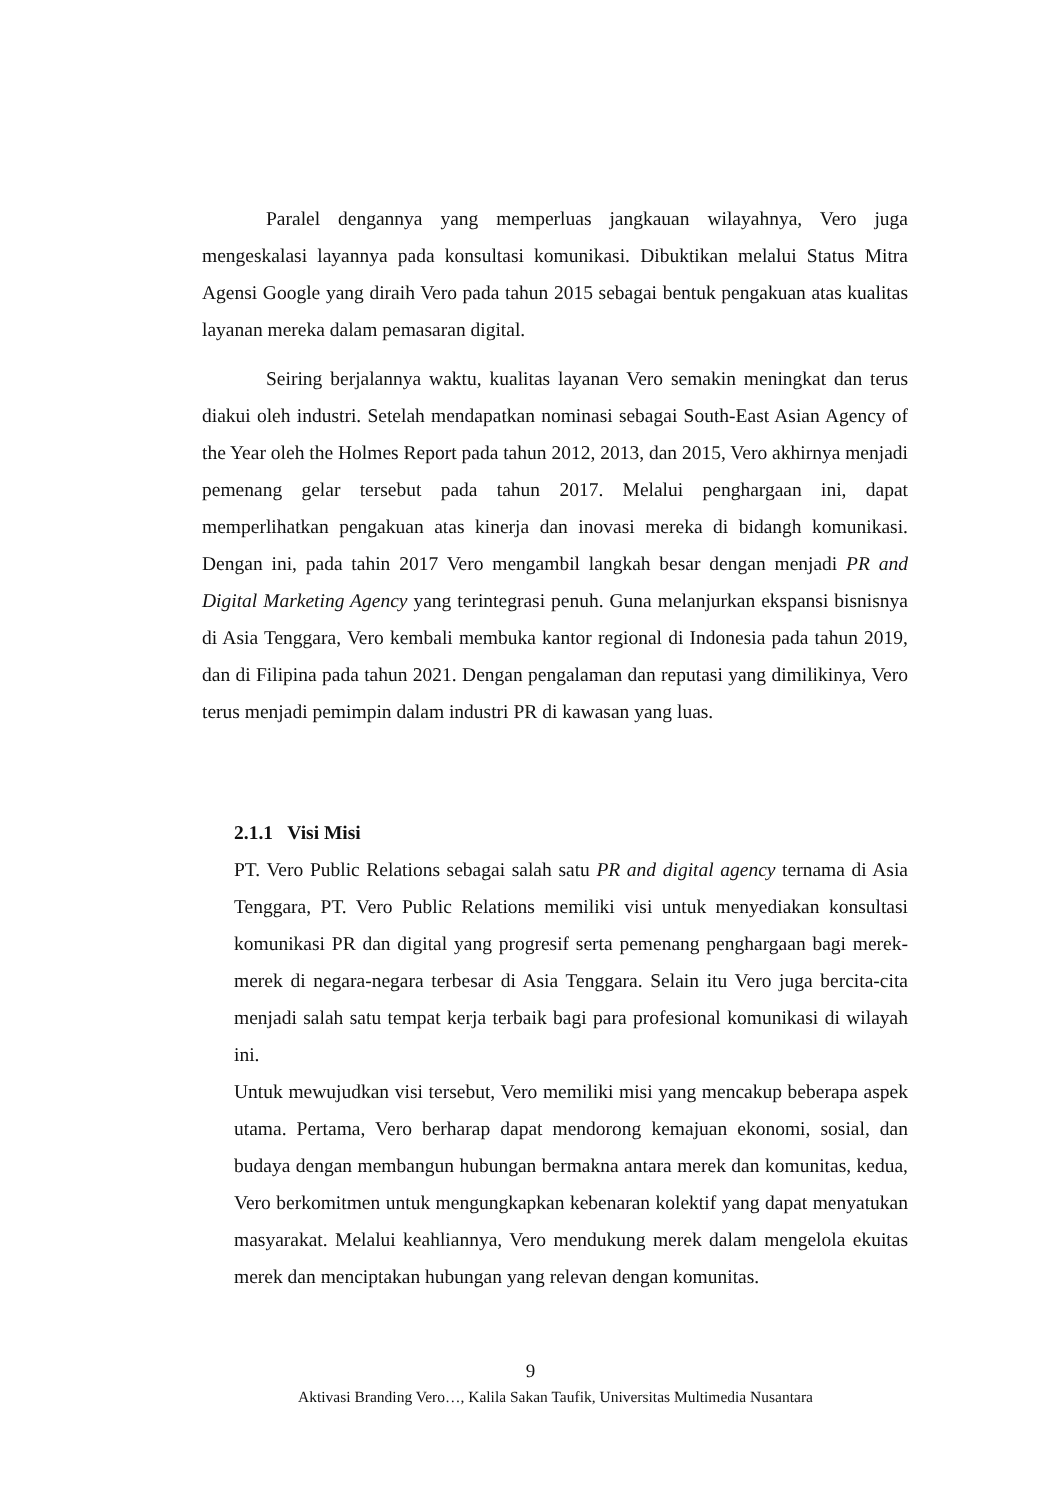Paralel dengannya yang memperluas jangkauan wilayahnya, Vero juga mengeskalasi layannya pada konsultasi komunikasi. Dibuktikan melalui Status Mitra Agensi Google yang diraih Vero pada tahun 2015 sebagai bentuk pengakuan atas kualitas layanan mereka dalam pemasaran digital.
Seiring berjalannya waktu, kualitas layanan Vero semakin meningkat dan terus diakui oleh industri. Setelah mendapatkan nominasi sebagai South-East Asian Agency of the Year oleh the Holmes Report pada tahun 2012, 2013, dan 2015, Vero akhirnya menjadi pemenang gelar tersebut pada tahun 2017. Melalui penghargaan ini, dapat memperlihatkan pengakuan atas kinerja dan inovasi mereka di bidangh komunikasi. Dengan ini, pada tahin 2017 Vero mengambil langkah besar dengan menjadi PR and Digital Marketing Agency yang terintegrasi penuh. Guna melanjurkan ekspansi bisnisnya di Asia Tenggara, Vero kembali membuka kantor regional di Indonesia pada tahun 2019, dan di Filipina pada tahun 2021. Dengan pengalaman dan reputasi yang dimilikinya, Vero terus menjadi pemimpin dalam industri PR di kawasan yang luas.
2.1.1 Visi Misi
PT. Vero Public Relations sebagai salah satu PR and digital agency ternama di Asia Tenggara, PT. Vero Public Relations memiliki visi untuk menyediakan konsultasi komunikasi PR dan digital yang progresif serta pemenang penghargaan bagi merek-merek di negara-negara terbesar di Asia Tenggara. Selain itu Vero juga bercita-cita menjadi salah satu tempat kerja terbaik bagi para profesional komunikasi di wilayah ini.
Untuk mewujudkan visi tersebut, Vero memiliki misi yang mencakup beberapa aspek utama. Pertama, Vero berharap dapat mendorong kemajuan ekonomi, sosial, dan budaya dengan membangun hubungan bermakna antara merek dan komunitas, kedua, Vero berkomitmen untuk mengungkapkan kebenaran kolektif yang dapat menyatukan masyarakat. Melalui keahliannya, Vero mendukung merek dalam mengelola ekuitas merek dan menciptakan hubungan yang relevan dengan komunitas.
9
Aktivasi Branding Vero…, Kalila Sakan Taufik, Universitas Multimedia Nusantara